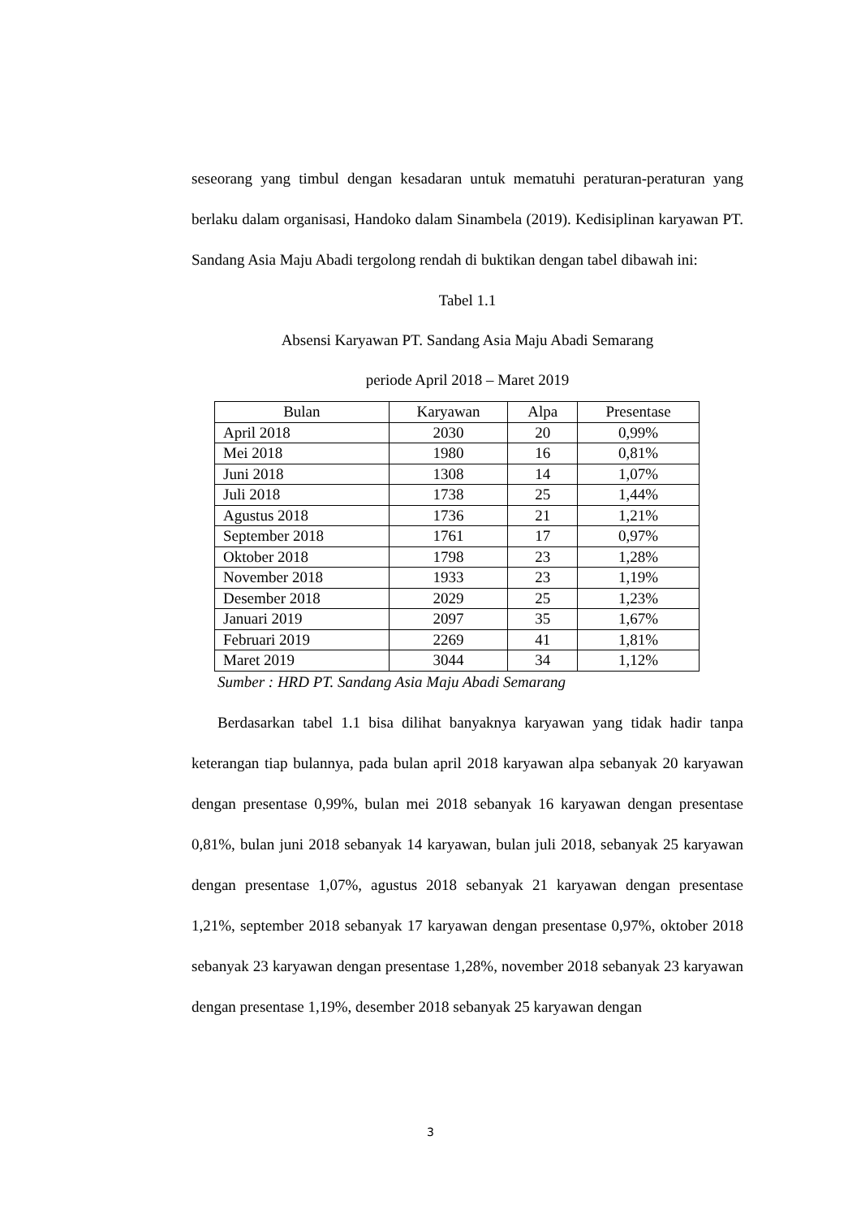seseorang yang timbul dengan kesadaran untuk mematuhi peraturan-peraturan yang berlaku dalam organisasi, Handoko dalam Sinambela (2019). Kedisiplinan karyawan PT. Sandang Asia Maju Abadi tergolong rendah di buktikan dengan tabel dibawah ini:
Tabel 1.1
Absensi Karyawan PT. Sandang Asia Maju Abadi Semarang
periode April 2018 – Maret 2019
| Bulan | Karyawan | Alpa | Presentase |
| --- | --- | --- | --- |
| April 2018 | 2030 | 20 | 0,99% |
| Mei 2018 | 1980 | 16 | 0,81% |
| Juni 2018 | 1308 | 14 | 1,07% |
| Juli 2018 | 1738 | 25 | 1,44% |
| Agustus 2018 | 1736 | 21 | 1,21% |
| September 2018 | 1761 | 17 | 0,97% |
| Oktober 2018 | 1798 | 23 | 1,28% |
| November 2018 | 1933 | 23 | 1,19% |
| Desember 2018 | 2029 | 25 | 1,23% |
| Januari 2019 | 2097 | 35 | 1,67% |
| Februari 2019 | 2269 | 41 | 1,81% |
| Maret 2019 | 3044 | 34 | 1,12% |
Sumber : HRD PT. Sandang Asia Maju Abadi Semarang
Berdasarkan tabel 1.1 bisa dilihat banyaknya karyawan yang tidak hadir tanpa keterangan tiap bulannya, pada bulan april 2018 karyawan alpa sebanyak 20 karyawan dengan presentase 0,99%, bulan mei 2018 sebanyak 16 karyawan dengan presentase 0,81%, bulan juni 2018 sebanyak 14 karyawan, bulan juli 2018, sebanyak 25 karyawan dengan presentase 1,07%, agustus 2018 sebanyak 21 karyawan dengan presentase 1,21%, september 2018 sebanyak 17 karyawan dengan presentase 0,97%, oktober 2018 sebanyak 23 karyawan dengan presentase 1,28%, november 2018 sebanyak 23 karyawan dengan presentase 1,19%, desember 2018 sebanyak 25 karyawan dengan
3